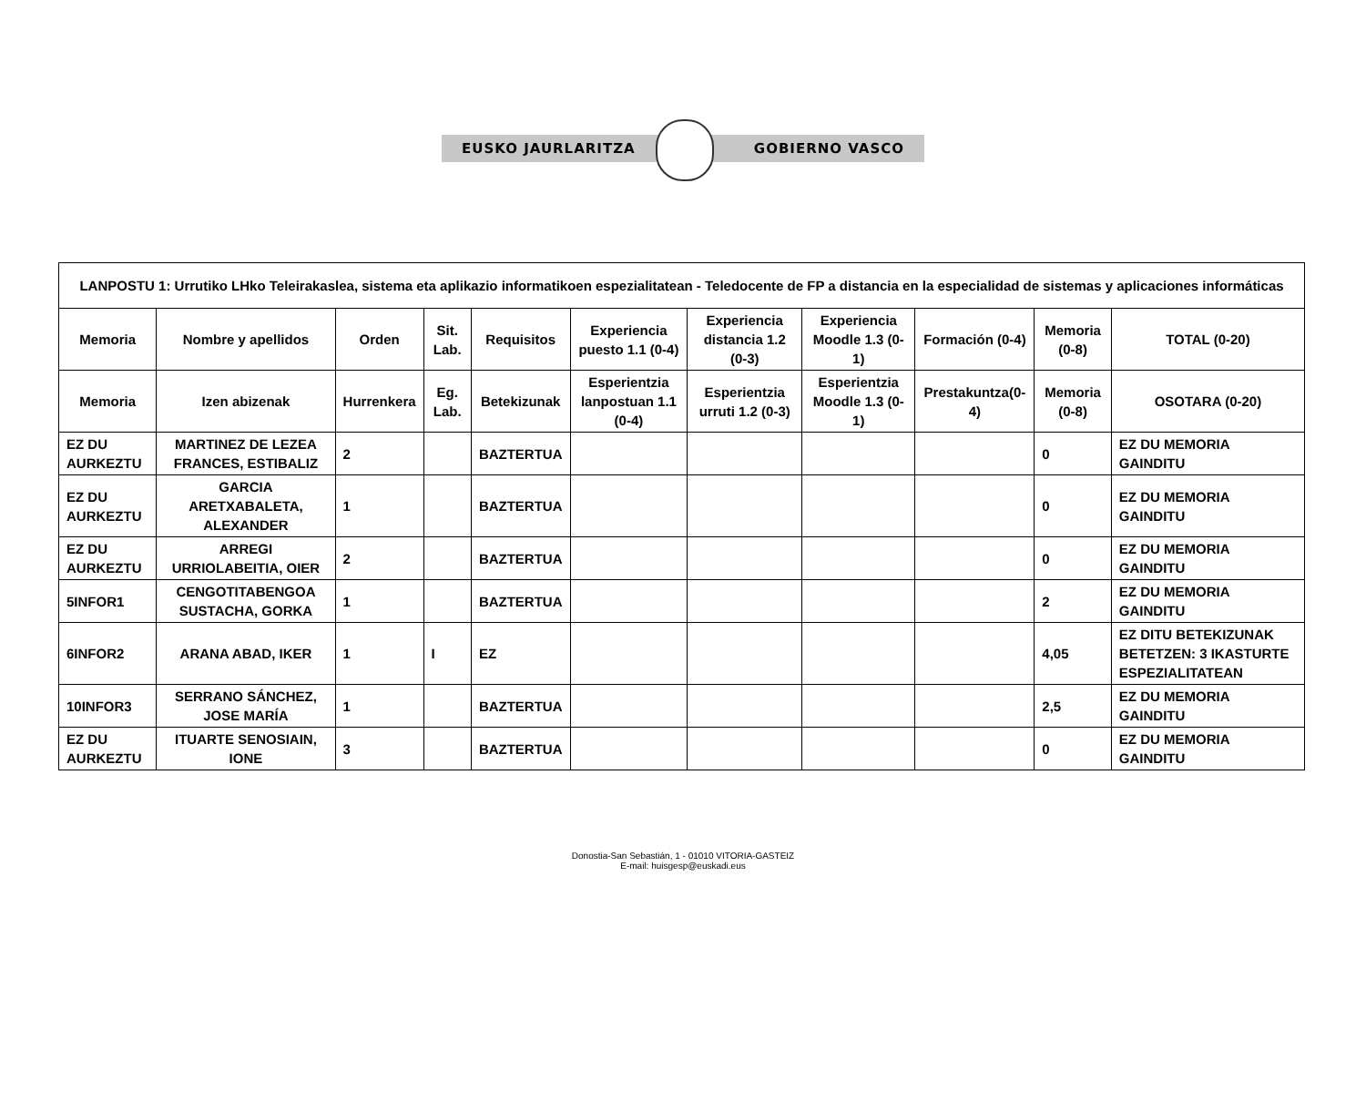EUSKO JAURLARITZA GOBIERNO VASCO
| LANPOSTU 1: Urrutiko LHko Teleirakaslea, sistema eta aplikazio informatikoen espezialitatean - Teledocente de FP a distancia en la especialidad de sistemas y aplicaciones informáticas | | | | | | | | | | |
| --- | --- | --- | --- | --- | --- | --- | --- | --- | --- | --- |
| Memoria | Nombre y apellidos | Orden | Sit. Lab. | Requisitos | Experiencia puesto 1.1 (0-4) | Experiencia distancia 1.2 (0-3) | Experiencia Moodle 1.3 (0-1) | Formación (0-4) | Memoria (0-8) | TOTAL (0-20) |
| Memoria | Izen abizenak | Hurrenkera | Eg. Lab. | Betekizunak | Esperientzia lanpostuan 1.1 (0-4) | Esperientzia urruti 1.2 (0-3) | Esperientzia Moodle 1.3 (0-1) | Prestakuntza(0-4) | Memoria (0-8) | OSOTARA (0-20) |
| EZ DU AURKEZTU | MARTINEZ DE LEZEA FRANCES, ESTIBALIZ | 2 | | BAZTERTUA | | | | | 0 | EZ DU MEMORIA GAINDITU |
| EZ DU AURKEZTU | GARCIA ARETXABALETA, ALEXANDER | 1 | | BAZTERTUA | | | | | 0 | EZ DU MEMORIA GAINDITU |
| EZ DU AURKEZTU | ARREGI URRIOLABEITIA, OIER | 2 | | BAZTERTUA | | | | | 0 | EZ DU MEMORIA GAINDITU |
| 5INFOR1 | CENGOTITABENGOA SUSTACHA, GORKA | 1 | | BAZTERTUA | | | | | 2 | EZ DU MEMORIA GAINDITU |
| 6INFOR2 | ARANA ABAD, IKER | 1 | I | EZ | | | | | 4,05 | EZ DITU BETEKIZUNAK BETETZEN: 3 IKASTURTE ESPEZIALITATEAN |
| 10INFOR3 | SERRANO SÁNCHEZ, JOSE MARÍA | 1 | | BAZTERTUA | | | | | 2,5 | EZ DU MEMORIA GAINDITU |
| EZ DU AURKEZTU | ITUARTE SENOSIAIN, IONE | 3 | | BAZTERTUA | | | | | 0 | EZ DU MEMORIA GAINDITU |
Donostia-San Sebastián, 1 - 01010 VITORIA-GASTEIZ
E-mail: huisgesp@euskadi.eus